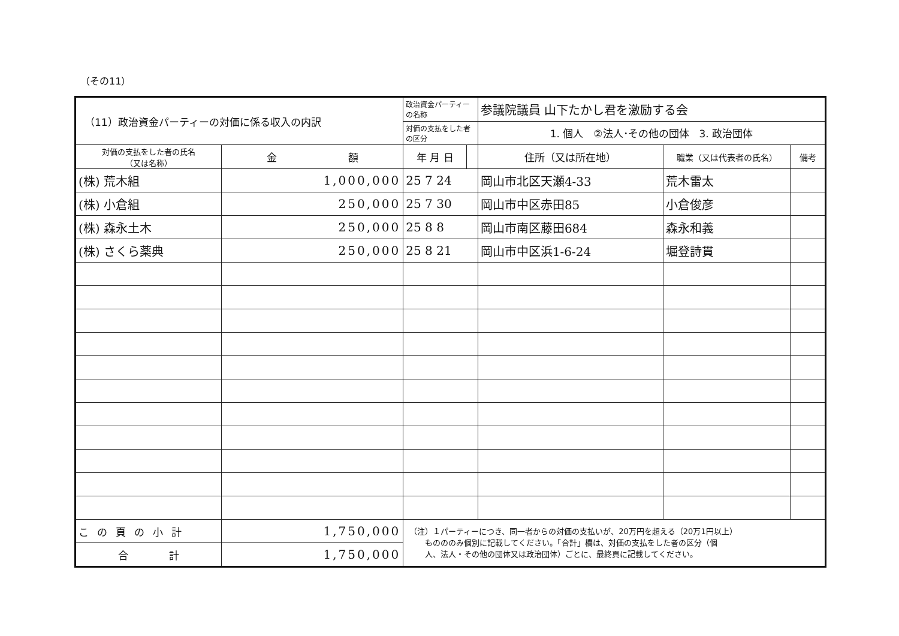（その11）
| （11）政治資金パーティーの対価に係る収入の内訳 | | 政治資金パーティーの名称 | | 参議院議員 山下たかし君を激励する会 | | |
| | | 対価の支払をした者の区分 | | 1. 個人 ②法人･その他の団体 3. 政治団体 | | |
| 対価の支払をした者の氏名 （又は名称） | 金 額 | 年 月 日 | | 住所（又は所在地） | 職業（又は代表者の氏名） | 備考 |
| (株) 荒木組 | 1,000,000 | 25 7 24 | | 岡山市北区天瀬4-33 | 荒木雷太 | |
| (株) 小倉組 | 250,000 | 25 7 30 | | 岡山市中区赤田85 | 小倉俊彦 | |
| (株) 森永土木 | 250,000 | 25 8 8 | | 岡山市南区藤田684 | 森永和義 | |
| (株) さくら薬典 | 250,000 | 25 8 21 | | 岡山市中区浜1-6-24 | 堀登詩貫 | |
| この頁の小計 | 1,750,000 | （注）１パーティーにつき、同一者からの対価の支払いが、20万円を超える（20万1円以上） ものののみ個別に記載してください。「合計」欄は、対価の支払をした者の区分（個 人、法人・その他の団体又は政治団体）ごとに、最終頁に記載してください。 | | | | |
| 合 計 | 1,750,000 | | | | | |